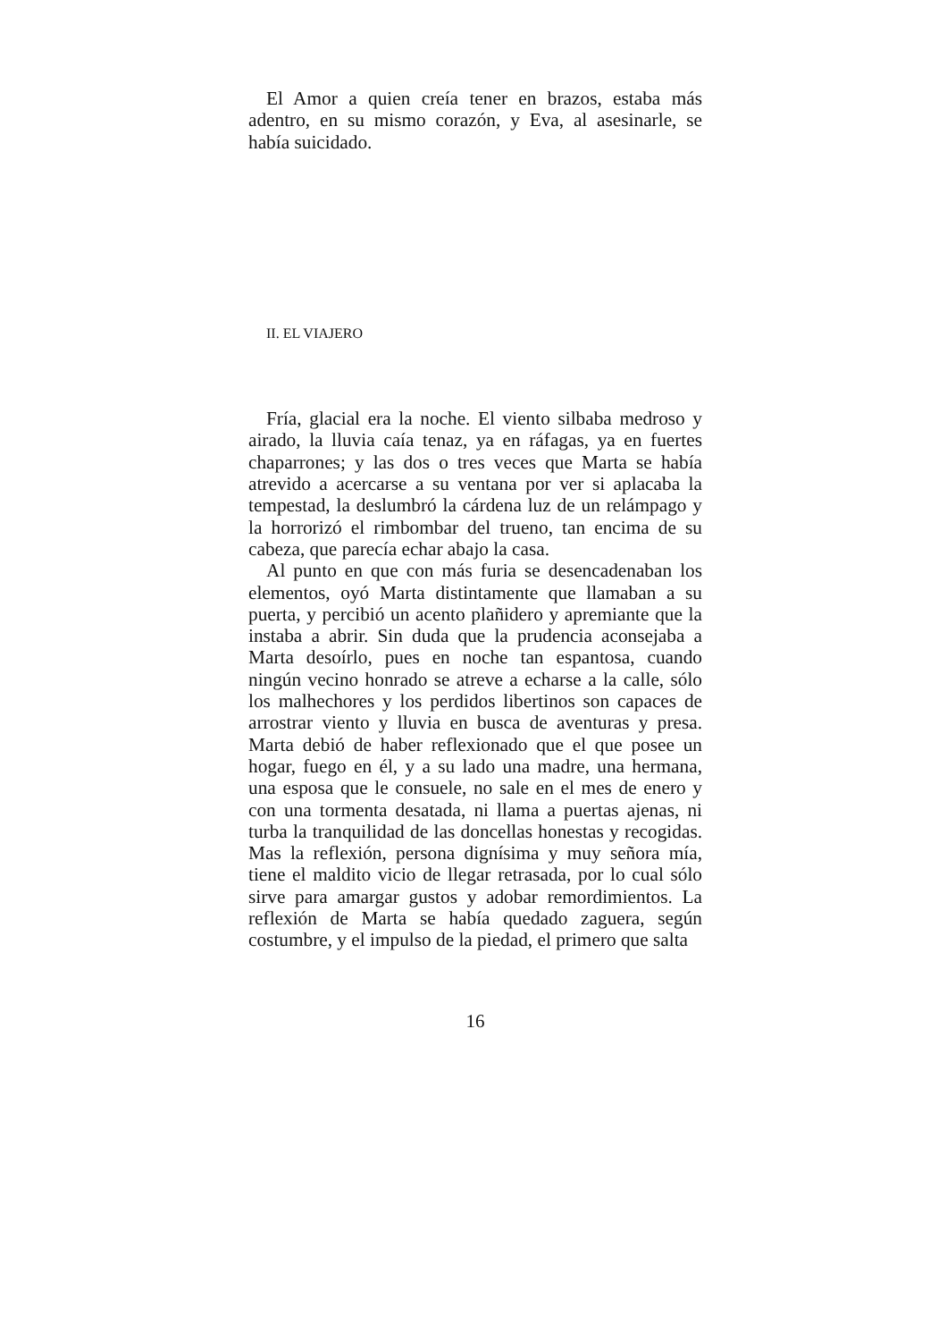El Amor a quien creía tener en brazos, estaba más adentro, en su mismo corazón, y Eva, al asesinarle, se había suicidado.
II. EL VIAJERO
Fría, glacial era la noche. El viento silbaba medroso y airado, la lluvia caía tenaz, ya en ráfagas, ya en fuertes chaparrones; y las dos o tres veces que Marta se había atrevido a acercarse a su ventana por ver si aplacaba la tempestad, la deslumbró la cárdena luz de un relámpago y la horrorizó el rimbombar del trueno, tan encima de su cabeza, que parecía echar abajo la casa.
Al punto en que con más furia se desencadenaban los elementos, oyó Marta distintamente que llamaban a su puerta, y percibió un acento plañidero y apremiante que la instaba a abrir. Sin duda que la prudencia aconsejaba a Marta desoírlo, pues en noche tan espantosa, cuando ningún vecino honrado se atreve a echarse a la calle, sólo los malhechores y los perdidos libertinos son capaces de arrostrar viento y lluvia en busca de aventuras y presa. Marta debió de haber reflexionado que el que posee un hogar, fuego en él, y a su lado una madre, una hermana, una esposa que le consuele, no sale en el mes de enero y con una tormenta desatada, ni llama a puertas ajenas, ni turba la tranquilidad de las doncellas honestas y recogidas. Mas la reflexión, persona dignísima y muy señora mía, tiene el maldito vicio de llegar retrasada, por lo cual sólo sirve para amargar gustos y adobar remordimientos. La reflexión de Marta se había quedado zaguera, según costumbre, y el impulso de la piedad, el primero que salta
16